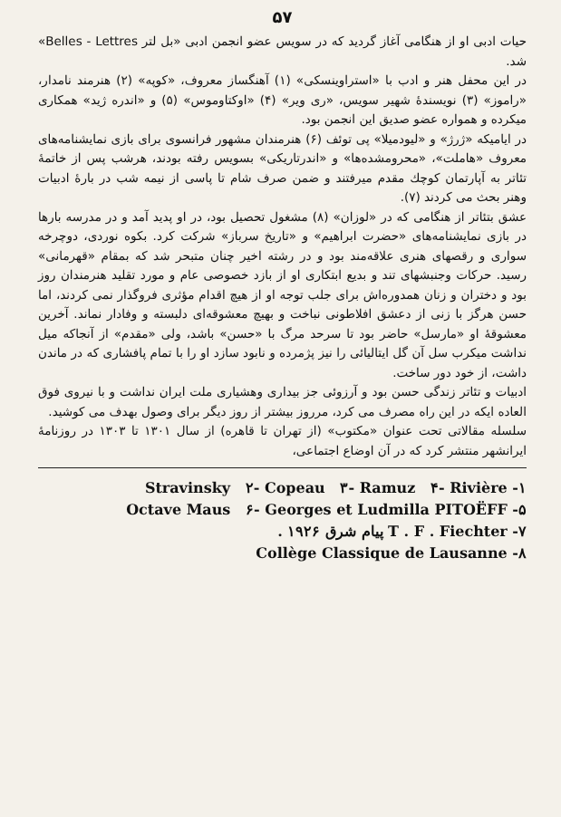۵۷
حیات ادبی او از هنگامی آغاز گردید که در سویس عضو انجمن ادبی «بل لتر Belles - Lettres» شد.
در این محفل هنر و ادب با «استراوینسکی» (۱) آهنگساز معروف، «کوپه» (۲) هنرمند نامدار، «راموز» (۳) نویسندهٔ شهیر سویس، «ری ویر» (۴) «اوکتاوموس» (۵) و «اندره ژید» همکاری میکرده و همواره عضو صدیق این انجمن بود.
در ایامیکه «ژرژ» و «لیودمیلا» پی توئف (۶) هنرمندان مشهور فرانسوی برای بازی نمایشنامه‌های معروف «هاملت»، «محرومشده‌ها» و «اندرتاریکی» بسویس رفته بودند، هرشب پس از خاتمهٔ تئاتر به آپارتمان کوچك مقدم میرفتند و ضمن صرف شام تا پاسی از نیمه شب در بارهٔ ادبیات وهنر بحث می کردند (۷).
عشق بتئاتر از هنگامی که در «لوزان» (۸) مشغول تحصیل بود، در او پدید آمد و در مدرسه بارها در بازی نمایشنامه‌های «حضرت ابراهیم» و «تاریخ سرباز» شرکت کرد. بکوه نوردی، دوچرخه سواری و رقصهای هنری علاقه‌مند بود و در رشته اخیر چنان متبحر شد که بمقام «قهرمانی» رسید. حرکات وجنبشهای تند و بدیع ابتکاری او از بازد خصوصی عام و مورد تقلید هنرمندان روز بود و دختران و زنان همدوره‌اش برای جلب توجه او از هیچ اقدام مؤثری فروگذار نمی کردند، اما حسن هرگز با زنی از دعشق افلاطونی نباخت و بهیچ معشوقه‌ای دلبسته و وفادار نماند. آخرین معشوقهٔ او «مارسل» حاضر بود تا سرحد مرگ با «حسن» باشد، ولی «مقدم» از آنجاکه میل نداشت میکرب سل آن گل ایتالیائی را نیز پژمرده و نابود سازد او را با تمام پافشاری که در ماندن داشت، از خود دور ساخت.
ادبیات و تئاتر زندگی حسن بود و آرزوئی جز بیداری وهشیاری ملت ایران نداشت و با نیروی فوق العاده ایکه در این راه مصرف می کرد، مرروز بیشتر از روز دیگر برای وصول بهدف می کوشید.
سلسله مقالاتی تحت عنوان «مکتوب» (از تهران تا قاهره) از سال ۱۳۰۱ تا ۱۳۰۳ در روزنامهٔ ایرانشهر منتشر کرد که در آن اوضاع اجتماعی،
۱- Stravinsky ۲- Copeau ۳- Ramuz ۴- Rivière
۵- Octave Maus ۶- Georges et Ludmilla PITOËFF
۷- T . F . Fiechter پیام شرق ۱۹۲۶ .
۸- Collège Classique de Lausanne